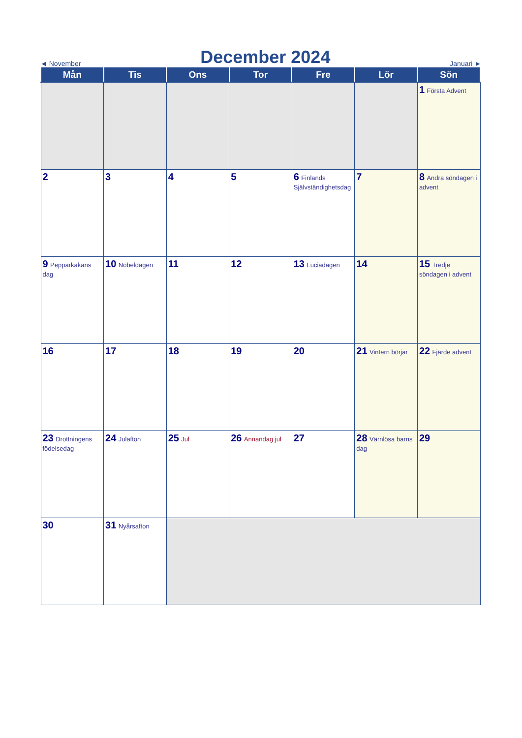◄ November
December 2024
Januari ►
| Mån | Tis | Ons | Tor | Fre | Lör | Sön |
| --- | --- | --- | --- | --- | --- | --- |
| | | | | | | 1 Första Advent |
| 2 | 3 | 4 | 5 | 6 Finlands Självständighetsdag | 7 | 8 Andra söndagen i advent |
| 9 Pepparkakans dag | 10 Nobeldagen | 11 | 12 | 13 Luciadagen | 14 | 15 Tredje söndagen i advent |
| 16 | 17 | 18 | 19 | 20 | 21 Vintern börjar | 22 Fjärde advent |
| 23 Drottningens födelsedag | 24 Julafton | 25 Jul | 26 Annandag jul | 27 | 28 Värnlösa barns dag | 29 |
| 30 | 31 Nyårsafton | | | | | |